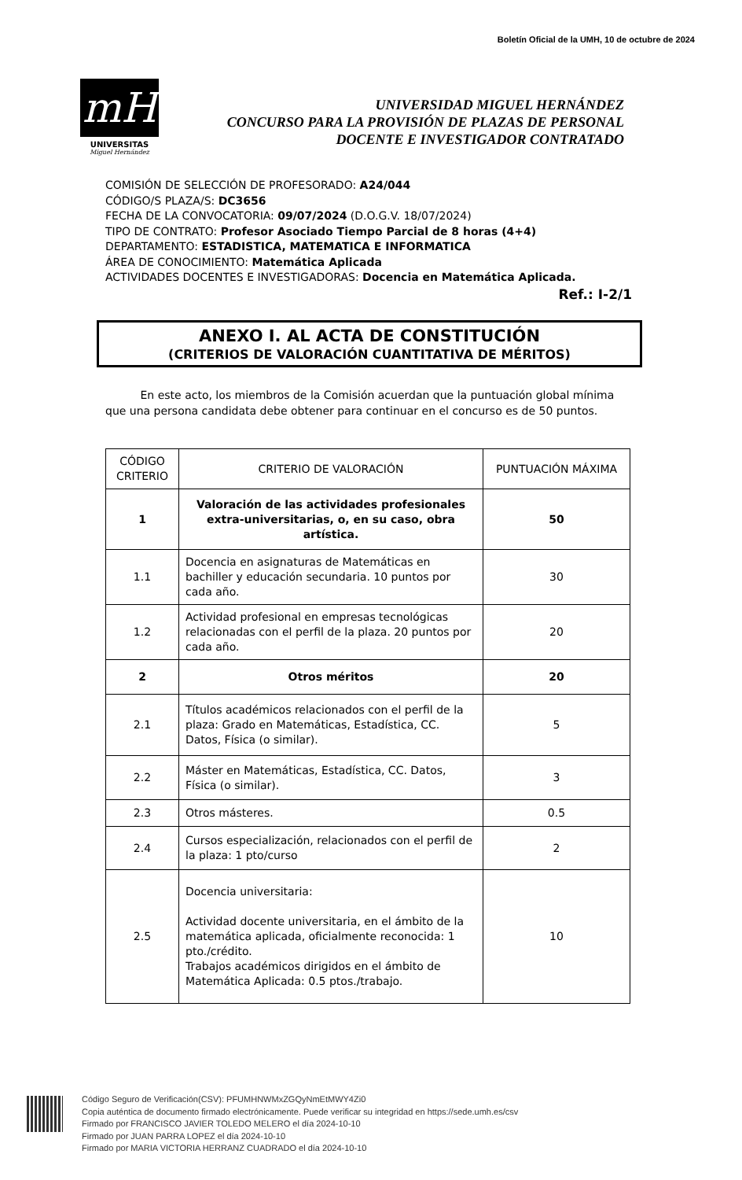Boletín Oficial de la UMH, 10 de octubre de 2024
mH
UNIVERSITAS
Miguel Hernández
UNIVERSIDAD MIGUEL HERNÁNDEZ
CONCURSO PARA LA PROVISIÓN DE PLAZAS DE PERSONAL
DOCENTE E INVESTIGADOR CONTRATADO
COMISIÓN DE SELECCIÓN DE PROFESORADO: A24/044
CÓDIGO/S PLAZA/S: DC3656
FECHA DE LA CONVOCATORIA: 09/07/2024 (D.O.G.V. 18/07/2024)
TIPO DE CONTRATO: Profesor Asociado Tiempo Parcial de 8 horas (4+4)
DEPARTAMENTO: ESTADISTICA, MATEMATICA E INFORMATICA
ÁREA DE CONOCIMIENTO: Matemática Aplicada
ACTIVIDADES DOCENTES E INVESTIGADORAS: Docencia en Matemática Aplicada.
Ref.: I-2/1
ANEXO I. AL ACTA DE CONSTITUCIÓN
(CRITERIOS DE VALORACIÓN CUANTITATIVA DE MÉRITOS)
En este acto, los miembros de la Comisión acuerdan que la puntuación global mínima que una persona candidata debe obtener para continuar en el concurso es de 50 puntos.
| CÓDIGO CRITERIO | CRITERIO DE VALORACIÓN | PUNTUACIÓN MÁXIMA |
| --- | --- | --- |
| 1 | Valoración de las actividades profesionales extra-universitarias, o, en su caso, obra artística. | 50 |
| 1.1 | Docencia en asignaturas de Matemáticas en bachiller y educación secundaria. 10 puntos por cada año. | 30 |
| 1.2 | Actividad profesional en empresas tecnológicas relacionadas con el perfil de la plaza. 20 puntos por cada año. | 20 |
| 2 | Otros méritos | 20 |
| 2.1 | Títulos académicos relacionados con el perfil de la plaza: Grado en Matemáticas, Estadística, CC. Datos, Física (o similar). | 5 |
| 2.2 | Máster en Matemáticas, Estadística, CC. Datos, Física (o similar). | 3 |
| 2.3 | Otros másteres. | 0.5 |
| 2.4 | Cursos especialización, relacionados con el perfil de la plaza: 1 pto/curso | 2 |
| 2.5 | Docencia universitaria: Actividad docente universitaria, en el ámbito de la matemática aplicada, oficialmente reconocida: 1 pto./crédito. Trabajos académicos dirigidos en el ámbito de Matemática Aplicada: 0.5 ptos./trabajo. | 10 |
Código Seguro de Verificación(CSV): PFUMHNWMxZGQyNmEtMWY4Zi0
Copia auténtica de documento firmado electrónicamente. Puede verificar su integridad en https://sede.umh.es/csv
Firmado por FRANCISCO JAVIER TOLEDO MELERO el día 2024-10-10
Firmado por JUAN PARRA LOPEZ el día 2024-10-10
Firmado por MARIA VICTORIA HERRANZ CUADRADO el día 2024-10-10